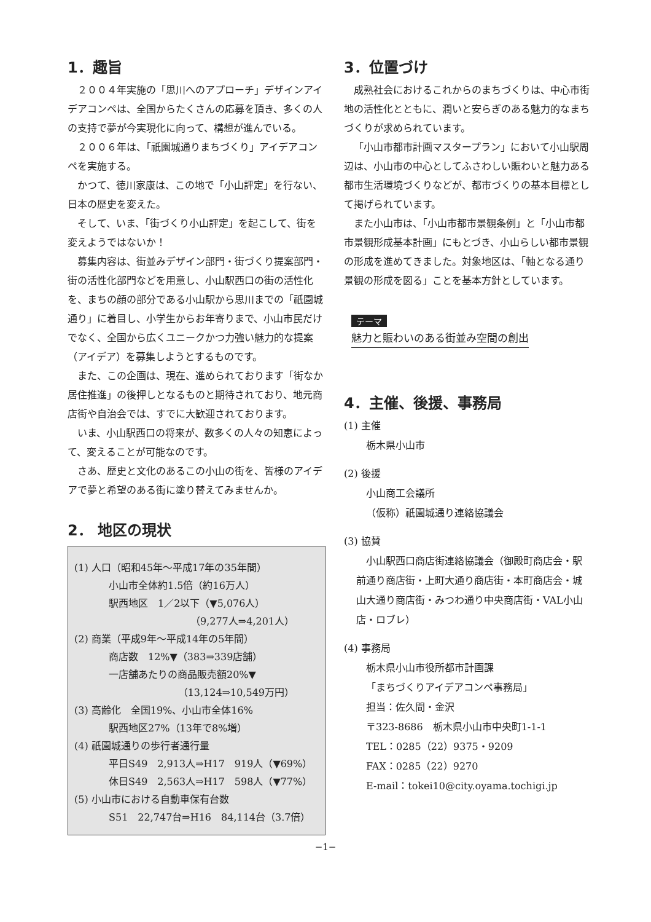1．趣旨
２００４年実施の「思川へのアプローチ」デザインアイデアコンペは、全国からたくさんの応募を頂き、多くの人の支持で夢が今実現化に向って、構想が進んでいる。
２００６年は、「祇園城通りまちづくり」アイデアコンペを実施する。
かつて、徳川家康は、この地で「小山評定」を行ない、日本の歴史を変えた。
そして、いま、「街づくり小山評定」を起こして、街を変えようではないか！
募集内容は、街並みデザイン部門・街づくり提案部門・街の活性化部門などを用意し、小山駅西口の街の活性化を、まちの顔の部分である小山駅から思川までの「祇園城通り」に着目し、小学生からお年寄りまで、小山市民だけでなく、全国から広くユニークかつ力強い魅力的な提案（アイデア）を募集しようとするものです。
また、この企画は、現在、進められております「街なか居住推進」の後押しとなるものと期待されており、地元商店街や自治会では、すでに大歓迎されております。
いま、小山駅西口の将来が、数多くの人々の知恵によって、変えることが可能なのです。
さあ、歴史と文化のあるこの小山の街を、皆様のアイデアで夢と希望のある街に塗り替えてみませんか。
2． 地区の現状
(1) 人口（昭和45年～平成17年の35年間）
小山市全体約1.5倍（約16万人）
駅西地区　1／2以下（▼5,076人）
（9,277人⇒4,201人）
(2) 商業（平成9年～平成14年の5年間）
商店数　12%▼（383⇒339店舗）
一店舗あたりの商品販売額20%▼
（13,124⇒10,549万円）
(3) 高齢化　全国19%、小山市全体16%
駅西地区27%（13年で8%増）
(4) 祇園城通りの歩行者通行量
平日S49　2,913人⇒H17　919人（▼69%）
休日S49　2,563人⇒H17　598人（▼77%）
(5) 小山市における自動車保有台数
S51　22,747台⇒H16　84,114台（3.7倍）
3．位置づけ
成熟社会におけるこれからのまちづくりは、中心市街地の活性化とともに、潤いと安らぎのある魅力的なまちづくりが求められています。
「小山市都市計画マスタープラン」において小山駅周辺は、小山市の中心としてふさわしい賑わいと魅力ある都市生活環境づくりなどが、都市づくりの基本目標として掲げられています。
また小山市は、「小山市都市景観条例」と「小山市都市景観形成基本計画」にもとづき、小山らしい都市景観の形成を進めてきました。対象地区は、「軸となる通り景観の形成を図る」ことを基本方針としています。
テーマ
魅力と賑わいのある街並み空間の創出
4．主催、後援、事務局
(1) 主催
栃木県小山市
(2) 後援
小山商工会議所
（仮称）祇園城通り連絡協議会
(3) 協賛
小山駅西口商店街連絡協議会（御殿町商店会・駅前通り商店街・上町大通り商店街・本町商店会・城山大通り商店街・みつわ通り中央商店街・VAL小山店・ロブレ）
(4) 事務局
栃木県小山市役所都市計画課
「まちづくりアイデアコンペ事務局」
担当：佐久間・金沢
〒323-8686　栃木県小山市中央町1-1-1
TEL：0285（22）9375・9209
FAX：0285（22）9270
E-mail：tokei10@city.oyama.tochigi.jp
−1−